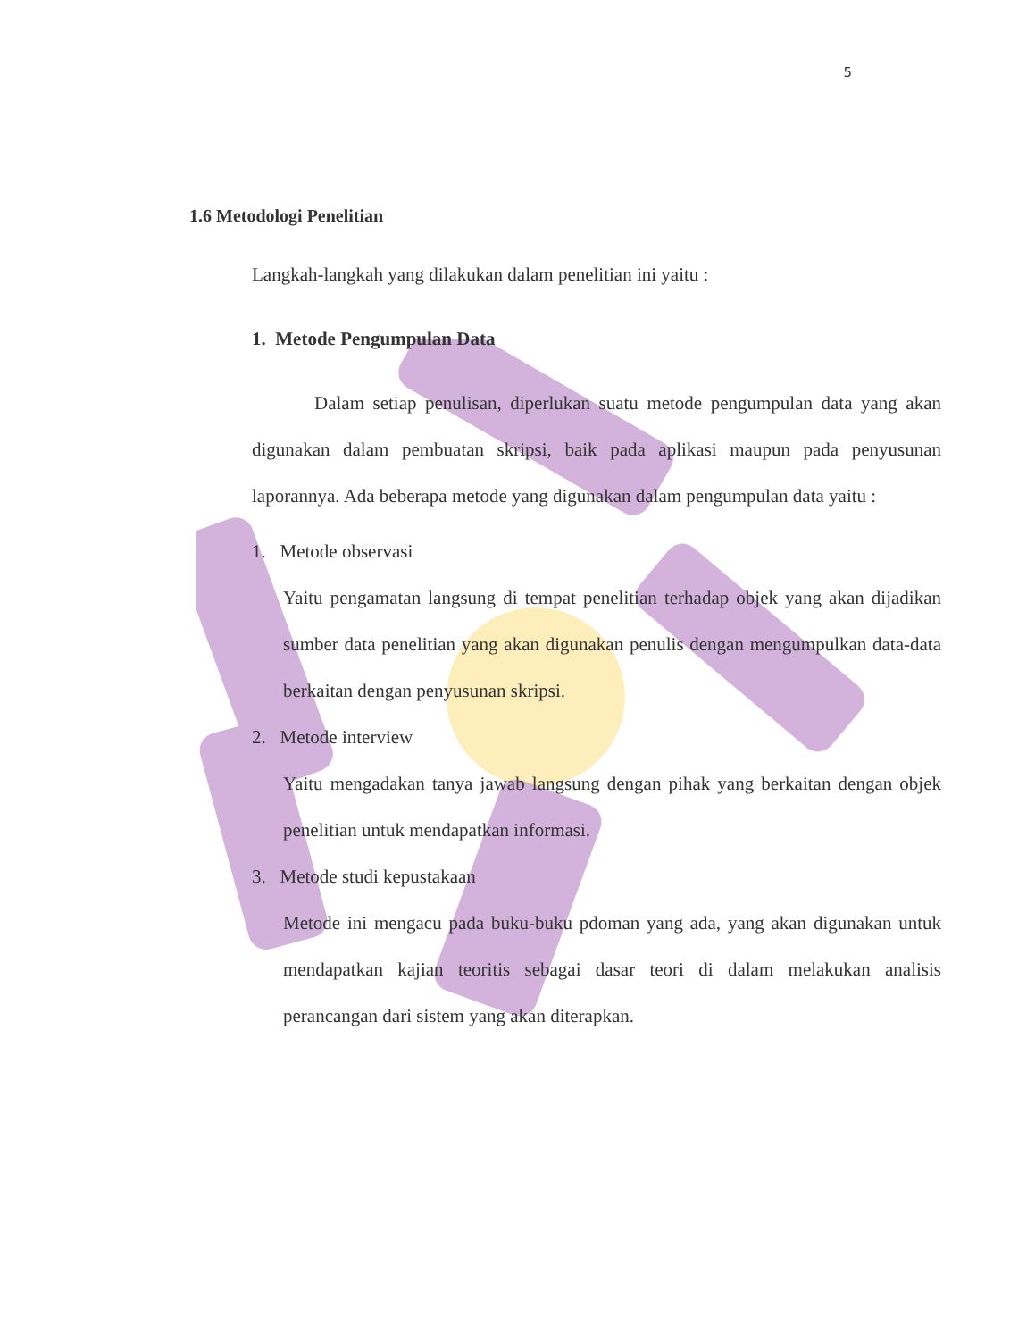5
1.6 Metodologi Penelitian
Langkah-langkah yang dilakukan dalam penelitian ini yaitu :
1. Metode Pengumpulan Data
Dalam setiap penulisan, diperlukan suatu metode pengumpulan data yang akan digunakan dalam pembuatan skripsi, baik pada aplikasi maupun pada penyusunan laporannya. Ada beberapa metode yang digunakan dalam pengumpulan data yaitu :
1. Metode observasi
Yaitu pengamatan langsung di tempat penelitian terhadap objek yang akan dijadikan sumber data penelitian yang akan digunakan penulis dengan mengumpulkan data-data berkaitan dengan penyusunan skripsi.
2. Metode interview
Yaitu mengadakan tanya jawab langsung dengan pihak yang berkaitan dengan objek penelitian untuk mendapatkan informasi.
3. Metode studi kepustakaan
Metode ini mengacu pada buku-buku pdoman yang ada, yang akan digunakan untuk mendapatkan kajian teoritis sebagai dasar teori di dalam melakukan analisis perancangan dari sistem yang akan diterapkan.